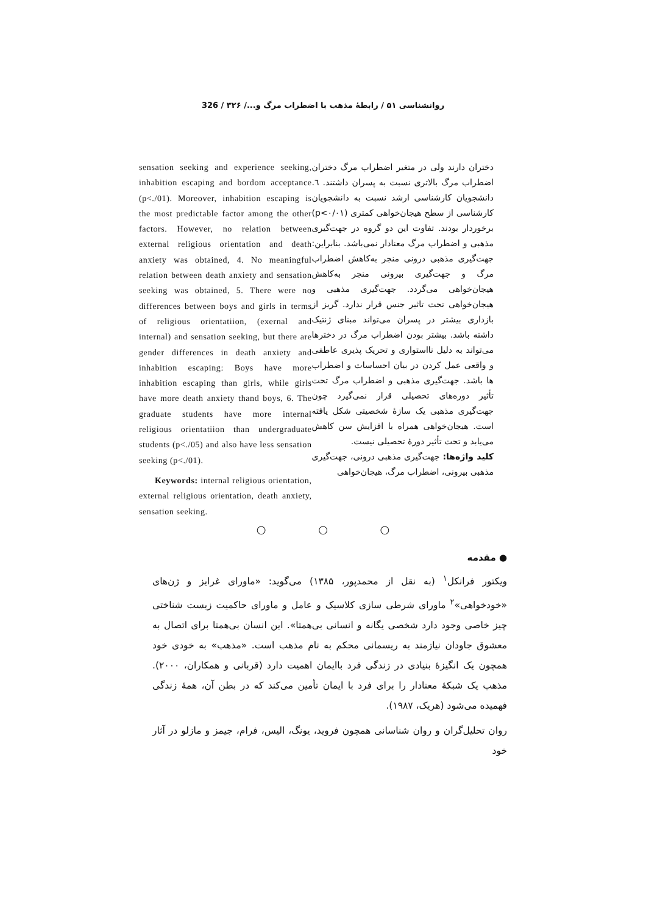روانشناسی ۵۱ / رابطهٔ مذهب با اضطراب مرگ و.../ ۳۲۶ / 326
دختران دارند ولی در متغیر اضطراب مرگ دختران اضطراب مرگ بالاتری نسبت به پسران داشتند. ٦. دانشجویان کارشناسی ارشد نسبت به دانشجویان کارشناسی از سطح هیجان‌خواهی کمتری (p<۰/۰۱) برخوردار بودند. تفاوت این دو گروه در جهت‌گیری مذهبی و اضطراب مرگ معنادار نمی‌باشد. بنابراین: جهت‌گیری مذهبی درونی منجر به‌کاهش اضطراب مرگ و جهت‌گیری بیرونی منجر به‌کاهش هیجان‌خواهی می‌گردد. جهت‌گیری مذهبی و هیجان‌خواهی تحت تاثیر جنس قرار ندارد. گریز از بازداری بیشتر در پسران می‌تواند مبنای ژنتیک داشته باشد. بیشتر بودن اضطراب مرگ در دخترها می‌تواند به دلیل نااستواری و تحریک پذیری عاطفی و واقعی عمل کردن در بیان احساسات و اضطراب ها باشد. جهت‌گیری مذهبی و اضطراب مرگ تحت تأثیر دوره‌های تحصیلی قرار نمی‌گیرد چون جهت‌گیری مذهبی یک سازهٔ شخصیتی شکل یافته است. هیجان‌خواهی همراه با افزایش سن کاهش می‌یابد و تحت تأثیر دورهٔ تحصیلی نیست.
کلید واژه‌ها: جهت‌گیری مذهبی درونی، جهت‌گیری مذهبی بیرونی، اضطراب مرگ، هیجان‌خواهی
sensation seeking and experience seeking, inhabition escaping and bordom acceptance (p<./01). Moreover, inhabition escaping is the most predictable factor among the other factors. However, no relation between external religious orientation and death anxiety was obtained, 4. No meaningful relation between death anxiety and sensation seeking was obtained, 5. There were no differences between boys and girls in terms of religious orientatiion, (exernal and internal) and sensation seeking, but there are gender differences in death anxiety and inhabition escaping: Boys have more inhabition escaping than girls, while girls have more death anxiety thand boys, 6. The graduate students have more internal religious orientatiion than undergraduate students (p<./05) and also have less sensation seeking (p<./01).
Keywords: internal religious orientation, external religious orientation, death anxiety, sensation seeking.
○ ○ ○
● مقدمه
ویکتور فرانکل<sup>۱</sup> (به نقل از محمدپور، ۱۳۸۵) می‌گوید: «ماورای غرایز و ژن‌های «خودخواهی»<sup>۲</sup> ماورای شرطی سازی کلاسیک و عامل و ماورای حاکمیت زیست شناختی چیز خاصی وجود دارد شخصی یگانه و انسانی بی‌همتا». این انسان بی‌همتا برای اتصال به معشوق جاودان نیازمند به ریسمانی محکم به نام مذهب است. «مذهب» به خودی خود همچون یک انگیزهٔ بنیادی در زندگی فرد باایمان اهمیت دارد (قربانی و همکاران، ۲۰۰۰). مذهب یک شبکهٔ معنادار را برای فرد با ایمان تأمین می‌کند که در بطن آن، همهٔ زندگی فهمیده می‌شود (هریک، ۱۹۸۷).
روان تحلیل‌گران و روان شناسانی همچون فروید، یونگ، الیس، فرام، جیمز و مازلو در آثار خود